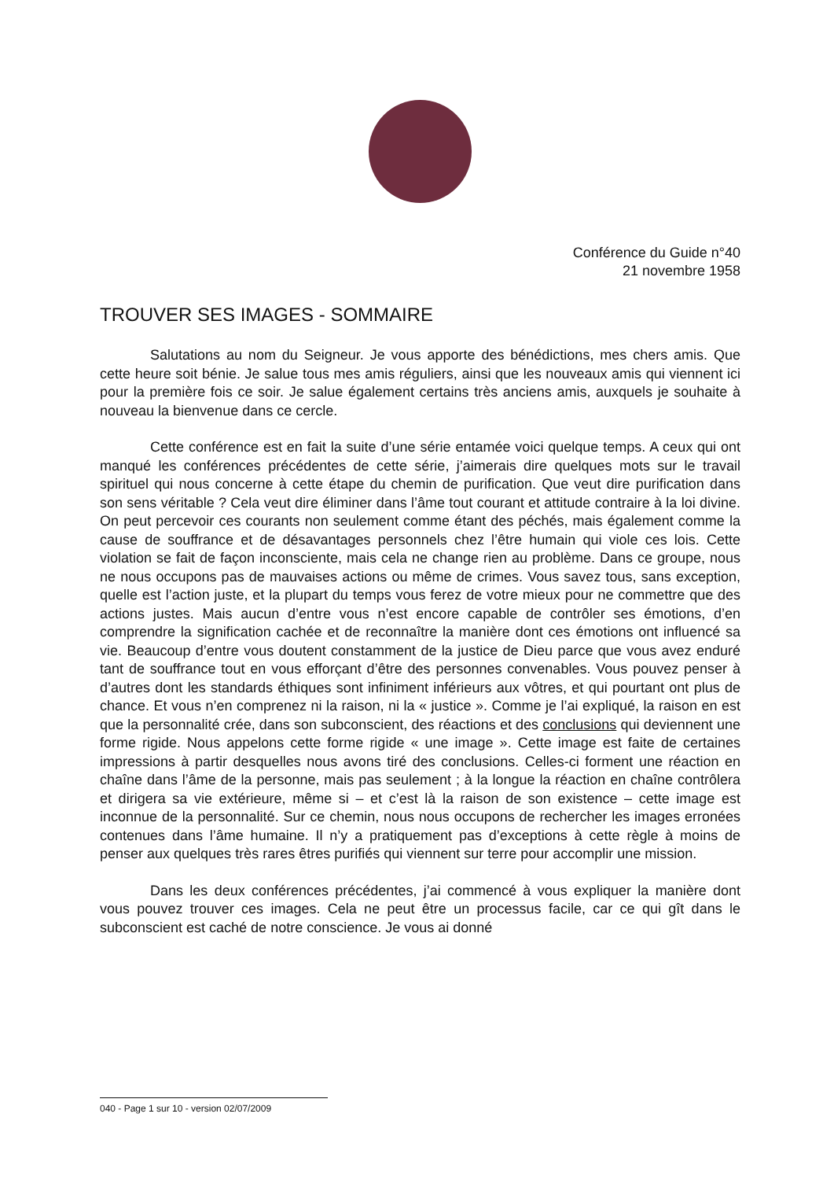Conférence du Guide n°40
21 novembre 1958
TROUVER SES IMAGES - SOMMAIRE
Salutations au nom du Seigneur. Je vous apporte des bénédictions, mes chers amis. Que cette heure soit bénie. Je salue tous mes amis réguliers, ainsi que les nouveaux amis qui viennent ici pour la première fois ce soir. Je salue également certains très anciens amis, auxquels je souhaite à nouveau la bienvenue dans ce cercle.
Cette conférence est en fait la suite d’une série entamée voici quelque temps. A ceux qui ont manqué les conférences précédentes de cette série, j’aimerais dire quelques mots sur le travail spirituel qui nous concerne à cette étape du chemin de purification. Que veut dire purification dans son sens véritable ? Cela veut dire éliminer dans l’âme tout courant et attitude contraire à la loi divine. On peut percevoir ces courants non seulement comme étant des péchés, mais également comme la cause de souffrance et de désavantages personnels chez l’être humain qui viole ces lois. Cette violation se fait de façon inconsciente, mais cela ne change rien au problème. Dans ce groupe, nous ne nous occupons pas de mauvaises actions ou même de crimes. Vous savez tous, sans exception, quelle est l’action juste, et la plupart du temps vous ferez de votre mieux pour ne commettre que des actions justes. Mais aucun d’entre vous n’est encore capable de contrôler ses émotions, d’en comprendre la signification cachée et de reconnaître la manière dont ces émotions ont influencé sa vie. Beaucoup d’entre vous doutent constamment de la justice de Dieu parce que vous avez enduré tant de souffrance tout en vous efforçant d’être des personnes convenables. Vous pouvez penser à d’autres dont les standards éthiques sont infiniment inférieurs aux vôtres, et qui pourtant ont plus de chance. Et vous n’en comprenez ni la raison, ni la « justice ». Comme je l’ai expliqué, la raison en est que la personnalité crée, dans son subconscient, des réactions et des conclusions qui deviennent une forme rigide. Nous appelons cette forme rigide « une image ». Cette image est faite de certaines impressions à partir desquelles nous avons tiré des conclusions. Celles-ci forment une réaction en chaîne dans l’âme de la personne, mais pas seulement ; à la longue la réaction en chaîne contrôlera et dirigera sa vie extérieure, même si – et c’est là la raison de son existence – cette image est inconnue de la personnalité. Sur ce chemin, nous nous occupons de rechercher les images erronées contenues dans l’âme humaine. Il n’y a pratiquement pas d’exceptions à cette règle à moins de penser aux quelques très rares êtres purifiés qui viennent sur terre pour accomplir une mission.
Dans les deux conférences précédentes, j’ai commencé à vous expliquer la manière dont vous pouvez trouver ces images. Cela ne peut être un processus facile, car ce qui gît dans le subconscient est caché de notre conscience. Je vous ai donné
040 - Page 1 sur 10 - version 02/07/2009